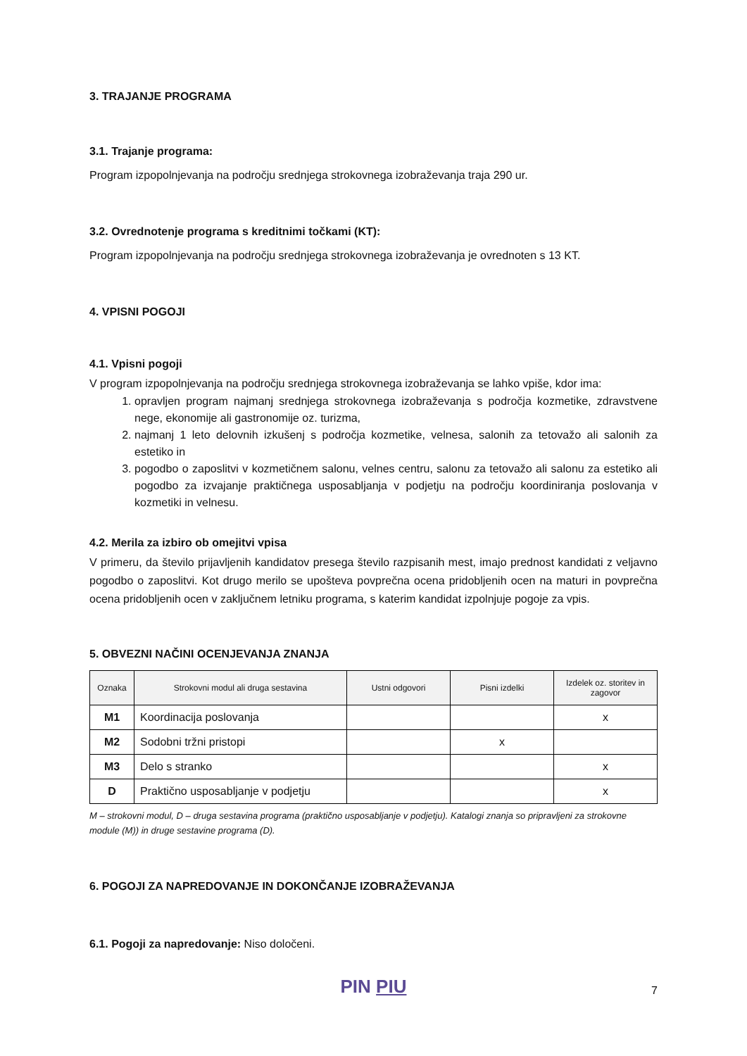3. TRAJANJE PROGRAMA
3.1. Trajanje programa:
Program izpopolnjevanja na področju srednjega strokovnega izobraževanja traja 290 ur.
3.2. Ovrednotenje programa s kreditnimi točkami (KT):
Program izpopolnjevanja na področju srednjega strokovnega izobraževanja je ovrednoten s 13 KT.
4. VPISNI POGOJI
4.1. Vpisni pogoji
V program izpopolnjevanja na področju srednjega strokovnega izobraževanja se lahko vpiše, kdor ima:
1. opravljen program najmanj srednjega strokovnega izobraževanja s področja kozmetike, zdravstvene nege, ekonomije ali gastronomije oz. turizma,
2. najmanj 1 leto delovnih izkušenj s področja kozmetike, velnesa, salonih za tetovažo ali salonih za estetiko in
3. pogodbo o zaposlitvi v kozmetičnem salonu, velnes centru, salonu za tetovažo ali salonu za estetiko ali pogodbo za izvajanje praktičnega usposabljanja v podjetju na področju koordiniranja poslovanja v kozmetiki in velnesu.
4.2. Merila za izbiro ob omejitvi vpisa
V primeru, da število prijavljenih kandidatov presega število razpisanih mest, imajo prednost kandidati z veljavno pogodbo o zaposlitvi. Kot drugo merilo se upošteva povprečna ocena pridobljenih ocen na maturi in povprečna ocena pridobljenih ocen v zaključnem letniku programa, s katerim kandidat izpolnjuje pogoje za vpis.
5. OBVEZNI NAČINI OCENJEVANJA ZNANJA
| Oznaka | Strokovni modul ali druga sestavina | Ustni odgovori | Pisni izdelki | Izdelek oz. storitev in zagovor |
| --- | --- | --- | --- | --- |
| M1 | Koordinacija poslovanja | | | x |
| M2 | Sodobni tržni pristopi | | x | |
| M3 | Delo s stranko | | | x |
| D | Praktično usposabljanje v podjetju | | | x |
M – strokovni modul, D – druga sestavina programa (praktično usposabljanje v podjetju). Katalogi znanja so pripravljeni za strokovne module (M)) in druge sestavine programa (D).
6. POGOJI ZA NAPREDOVANJE IN DOKONČANJE IZOBRAŽEVANJA
6.1. Pogoji za napredovanje: Niso določeni.
PIN PIU
7